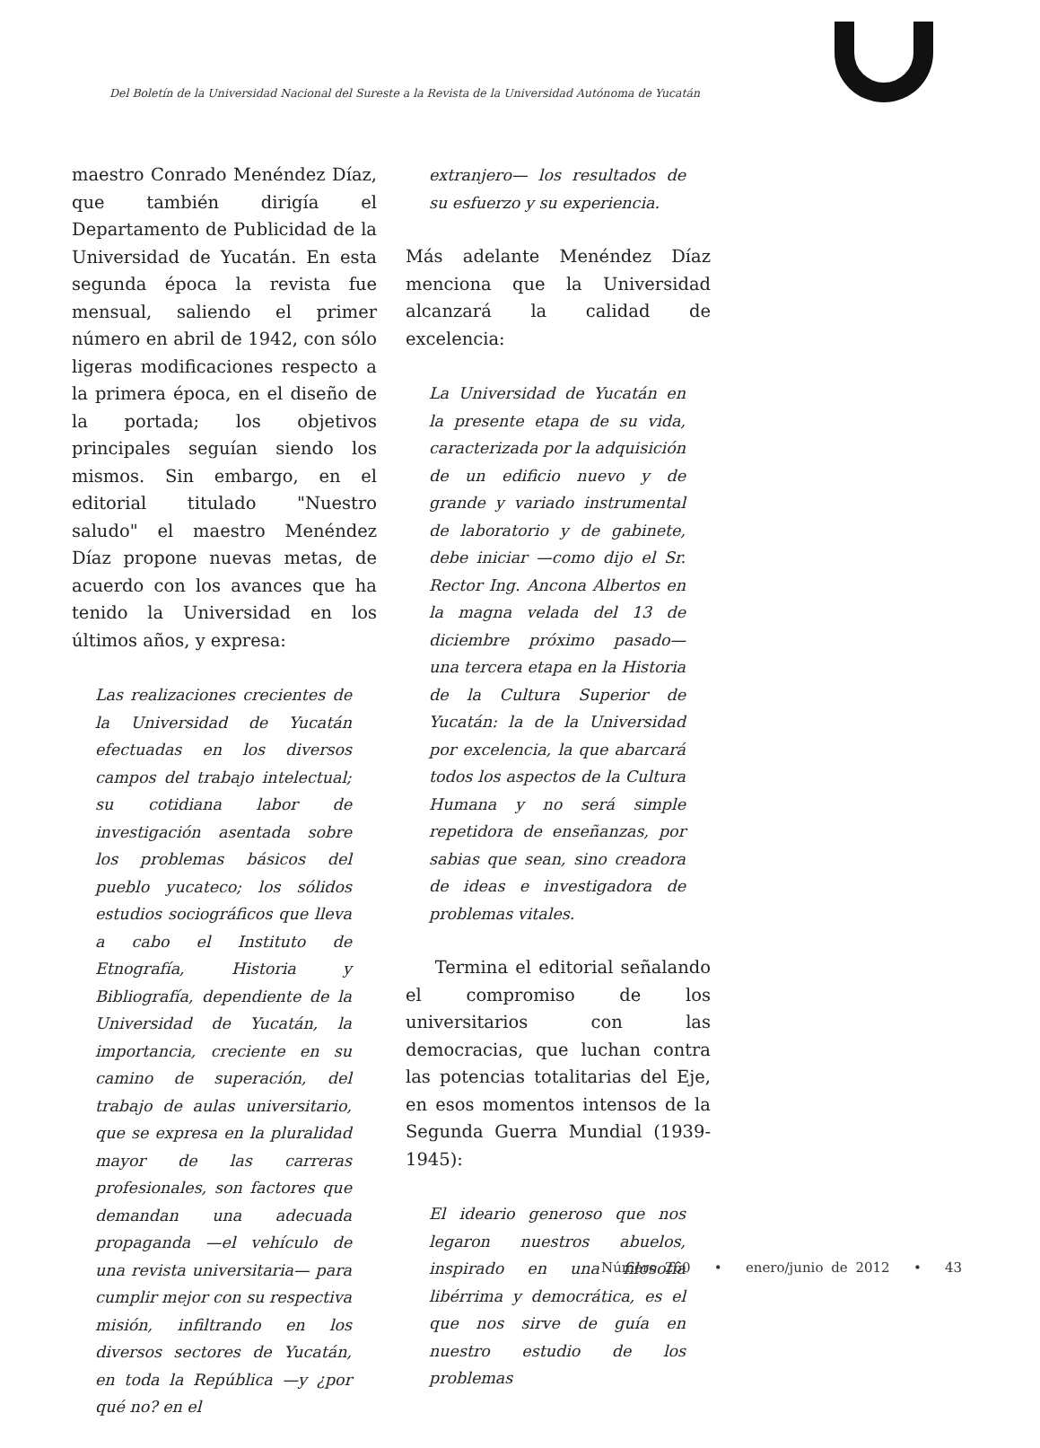Del Boletín de la Universidad Nacional del Sureste a la Revista de la Universidad Autónoma de Yucatán
maestro Conrado Menéndez Díaz, que también dirigía el Departamento de Publicidad de la Universidad de Yucatán. En esta segunda época la revista fue mensual, saliendo el primer número en abril de 1942, con sólo ligeras modificaciones respecto a la primera época, en el diseño de la portada; los objetivos principales seguían siendo los mismos. Sin embargo, en el editorial titulado "Nuestro saludo" el maestro Menéndez Díaz propone nuevas metas, de acuerdo con los avances que ha tenido la Universidad en los últimos años, y expresa:
Las realizaciones crecientes de la Universidad de Yucatán efectuadas en los diversos campos del trabajo intelectual; su cotidiana labor de investigación asentada sobre los problemas básicos del pueblo yucateco; los sólidos estudios sociográficos que lleva a cabo el Instituto de Etnografía, Historia y Bibliografía, dependiente de la Universidad de Yucatán, la importancia, creciente en su camino de superación, del trabajo de aulas universitario, que se expresa en la pluralidad mayor de las carreras profesionales, son factores que demandan una adecuada propaganda —el vehículo de una revista universitaria— para cumplir mejor con su respectiva misión, infiltrando en los diversos sectores de Yucatán, en toda la República —y ¿por qué no? en el
extranjero— los resultados de su esfuerzo y su experiencia.
Más adelante Menéndez Díaz menciona que la Universidad alcanzará la calidad de excelencia:
La Universidad de Yucatán en la presente etapa de su vida, caracterizada por la adquisición de un edificio nuevo y de grande y variado instrumental de laboratorio y de gabinete, debe iniciar —como dijo el Sr. Rector Ing. Ancona Albertos en la magna velada del 13 de diciembre próximo pasado— una tercera etapa en la Historia de la Cultura Superior de Yucatán: la de la Universidad por excelencia, la que abarcará todos los aspectos de la Cultura Humana y no será simple repetidora de enseñanzas, por sabias que sean, sino creadora de ideas e investigadora de problemas vitales.
Termina el editorial señalando el compromiso de los universitarios con las democracias, que luchan contra las potencias totalitarias del Eje, en esos momentos intensos de la Segunda Guerra Mundial (1939-1945):
El ideario generoso que nos legaron nuestros abuelos, inspirado en una filosofía libérrima y democrática, es el que nos sirve de guía en nuestro estudio de los problemas
Número 260 • enero/junio de 2012 • 43